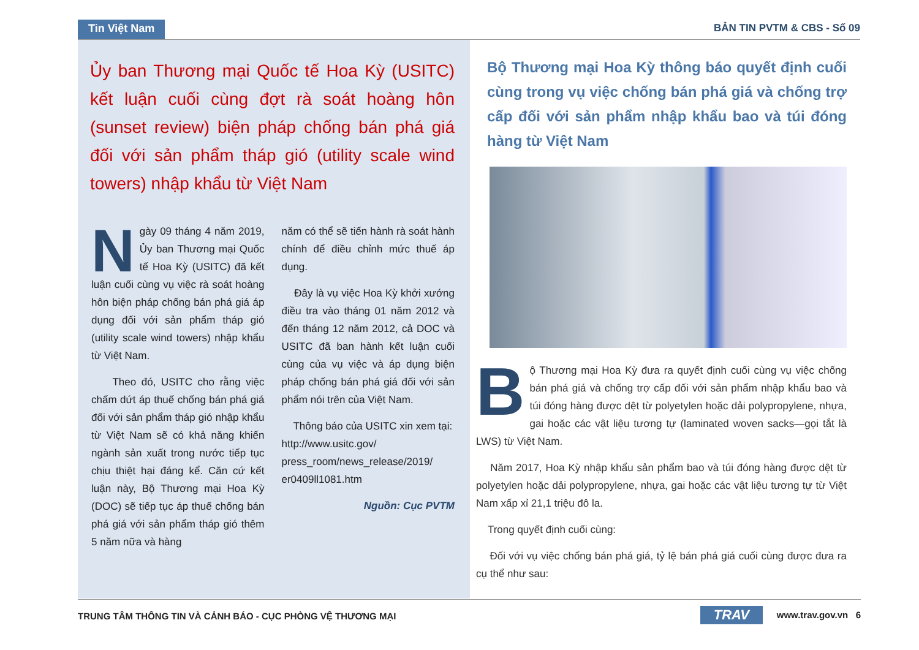Tin Việt Nam BẢN TIN PVTM & CBS - Số 09
Ủy ban Thương mại Quốc tế Hoa Kỳ (USITC) kết luận cuối cùng đợt rà soát hoàng hôn (sunset review) biện pháp chống bán phá giá đối với sản phẩm tháp gió (utility scale wind towers) nhập khẩu từ Việt Nam
Ngày 09 tháng 4 năm 2019, Ủy ban Thương mại Quốc tế Hoa Kỳ (USITC) đã kết luận cuối cùng vụ việc rà soát hoàng hôn biện pháp chống bán phá giá áp dụng đối với sản phẩm tháp gió (utility scale wind towers) nhập khẩu từ Việt Nam.
Theo đó, USITC cho rằng việc chấm dứt áp thuế chống bán phá giá đối với sản phẩm tháp gió nhập khẩu từ Việt Nam sẽ có khả năng khiến ngành sản xuất trong nước tiếp tục chịu thiệt hại đáng kể. Căn cứ kết luận này, Bộ Thương mại Hoa Kỳ (DOC) sẽ tiếp tục áp thuế chống bán phá giá với sản phẩm tháp gió thêm 5 năm nữa và hàng
năm có thể sẽ tiến hành rà soát hành chính để điều chỉnh mức thuế áp dụng.
Đây là vụ việc Hoa Kỳ khởi xướng điều tra vào tháng 01 năm 2012 và đến tháng 12 năm 2012, cả DOC và USITC đã ban hành kết luận cuối cùng của vụ việc và áp dụng biện pháp chống bán phá giá đối với sản phẩm nói trên của Việt Nam.
Thông báo của USITC xin xem tại: http://www.usitc.gov/ press_room/news_release/2019/ er0409ll1081.htm
Nguồn: Cục PVTM
Bộ Thương mại Hoa Kỳ thông báo quyết định cuối cùng trong vụ việc chống bán phá giá và chống trợ cấp đối với sản phẩm nhập khẩu bao và túi đóng hàng từ Việt Nam
Bộ Thương mại Hoa Kỳ đưa ra quyết định cuối cùng vụ việc chống bán phá giá và chống trợ cấp đối với sản phẩm nhập khẩu bao và túi đóng hàng được dệt từ polyetylen hoặc dải polypropylene, nhựa, gai hoặc các vật liệu tương tự (laminated woven sacks—gọi tắt là LWS) từ Việt Nam.
Năm 2017, Hoa Kỳ nhập khẩu sản phẩm bao và túi đóng hàng được dệt từ polyetylen hoặc dải polypropylene, nhựa, gai hoặc các vật liệu tương tự từ Việt Nam xấp xỉ 21,1 triệu đô la.
Trong quyết định cuối cùng:
Đối với vụ việc chống bán phá giá, tỷ lệ bán phá giá cuối cùng được đưa ra cụ thể như sau:
TRUNG TÂM THÔNG TIN VÀ CẢNH BÁO - CỤC PHÒNG VỆ THƯƠNG MẠI TRAV www.trav.gov.vn 6